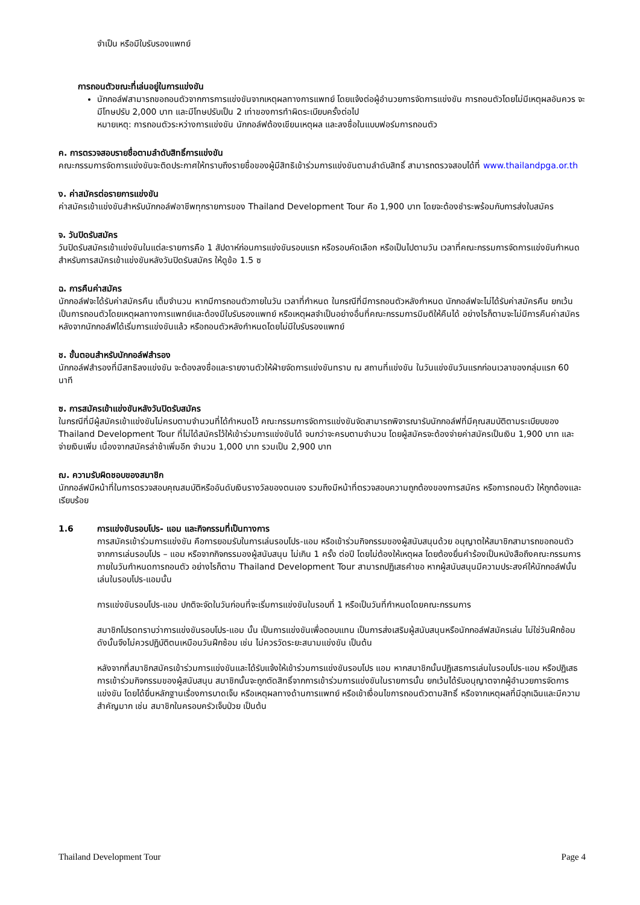จำเป็น หรือมีใบรับรองแพทย์
การถอนตัวขณะที่เล่นอยู่ในการแข่งขัน
นักกอล์ฟสามารถขอถอนตัวจากการการแข่งขันจากเหตุผลทางการแพทย์ โดยแจ้งต่อผู้อำนวยการจัดการแข่งขัน การถอนตัวโดยไม่มีเหตุผลอันควร จะมีโทษปรับ 2,000 บาท และมีโทษปรับเป็น 2 เท่าของการทำผิดระเบียบครั้งต่อไป
หมายเหตุ: การถอนตัวระหว่างการแข่งขัน นักกอล์ฟต้องเขียนเหตุผล และลงชื่อในแบบฟอร์มการถอนตัว
ค. การตรวจสอบรายชื่อตามลำดับสิทธิ์การแข่งขัน
คณะกรรมการจัดการแข่งขันจะติดประกาศให้ทราบถึงรายชื่อของผู้มีสิทธิเข้าร่วมการแข่งขันตามลำดับสิทธิ์ สามารถตรวจสอบได้ที่ www.thailandpga.or.th
ง. ค่าสมัครต่อรายการแข่งขัน
ค่าสมัครเข้าแข่งขันสำหรับนักกอล์ฟอาชีพทุกรายการของ Thailand Development Tour คือ 1,900 บาท โดยจะต้องชำระพร้อมกับการส่งใบสมัคร
จ. วันปิดรับสมัคร
วันปิดรับสมัครเข้าแข่งขันในแต่ละรายการคือ 1 สัปดาห์ก่อนการแข่งขันรอบแรก หรือรอบคัดเลือก หรือเป็นไปตามวัน เวลาที่คณะกรรมการจัดการแข่งขันกำหนด สำหรับการสมัครเข้าแข่งขันหลังวันปิดรับสมัคร ให้ดูข้อ 1.5 ซ
ฉ. การคืนค่าสมัคร
นักกอล์ฟจะได้รับค่าสมัครคืน เต็มจำนวน หากมีการถอนตัวภายในวัน เวลาที่กำหนด ในกรณีที่มีการถอนตัวหลังกำหนด นักกอล์ฟจะไม่ได้รับค่าสมัครคืน ยกเว้นเป็นการถอนตัวโดยเหตุผลทางการแพทย์และต้องมีใบรับรองแพทย์ หรือเหตุผลจำเป็นอย่างอื่นที่คณะกรรมการมีมติให้คืนได้ อย่างไรก็ตามจะไม่มีการคืนค่าสมัครหลังจากนักกอล์ฟได้เริ่มการแข่งขันแล้ว หรือถอนตัวหลังกำหนดโดยไม่มีใบรับรองแพทย์
ช. ขั้นตอนสำหรับนักกอล์ฟสำรอง
นักกอล์ฟสำรองที่มีสทธิลงแข่งขัน จะต้องลงชื่อและรายงานตัวให้ฝ่ายจัดการแข่งขันทราบ ณ สถานที่แข่งขัน ในวันแข่งขันวันแรกก่อนเวลาของกลุ่มแรก 60 นาที
ซ. การสมัครเข้าแข่งขันหลังวันปิดรับสมัคร
ในกรณีที่มีผู้สมัครเข้าแข่งขันไม่ครบตามจำนวนที่ได้กำหนดไว้ คณะกรรมการจัดการแข่งขันจัดสามารถพิจารณารับนักกอล์ฟที่มีคุณสมบัติตามระเบียบของ Thailand Development Tour ที่ไม่ได้สมัครไว้ให้เข้าร่วมการแข่งขันได้ จนกว่าจะครบตามจำนวน โดยผู้สมัครจะต้องจ่ายค่าสมัครเป็นเงิน 1,900 บาท และจ่ายเงินเพิ่ม เนื่องจากสมัครล่าช้าเพิ่มอีก จำนวน 1,000 บาท รวมเป็น 2,900 บาท
ฌ. ความรับผิดชอบของสมาชิก
นักกอล์ฟมีหน้าที่ในการตรวจสอบคุณสมบัติหรืออันดับเงินรางวัลของตนเอง รวมถึงมีหน้าที่ตรวจสอบความถูกต้องของการสมัคร หรือการถอนตัว ให้ถูกต้องและเรียบร้อย
1.6 การแข่งขันรอบโปร- แอม และกิจกรรมที่เป็นทางการ
การสมัครเข้าร่วมการแข่งขัน คือการยอมรับในการเล่นรอบโปร-แอม หรือเข้าร่วมกิจกรรมของผู้สนับสนุนด้วย อนุญาตให้สมาชิกสามารถขอถอนตัวจากการเล่นรอบโปร – แอม หรือจากกิจกรรมองผู้สนับสนุน ไม่เกิน 1 ครั้ง ต่อปี โดยไม่ต้องให้เหตุผล โดยต้องยื่นคำร้องเป็นหนังสือถึงคณะกรรมการ ภายในวันกำหนดการถอนตัว อย่างไรก็ตาม Thailand Development Tour สามารถปฏิเสธคำขอ หากผู้สนับสนุนมีความประสงค์ให้นักกอล์ฟนั้นเล่นในรอบโปร-แอมนั้น
การแข่งขันรอบโปร-แอม ปกติจะจัดในวันก่อนที่จะเริ่มการแข่งขันในรอบที่ 1 หรือเป็นวันที่กำหนดโดยคณะกรรมการ
สมาชิกโปรดทราบว่าการแข่งขันรอบโปร-แอม นั้น เป็นการแข่งขันเพื่อตอบแทน เป็นการส่งเสริมผู้สนับสนุนหรือนักกอล์ฟสมัครเล่น ไม่ใช่วันฝึกซ้อม ดังนั้นจึงไม่ควรปฏิบัติตนเหมือนวันฝึกซ้อม เช่น ไม่ควรวัดระยะสนามแข่งขัน เป็นต้น
หลังจากที่สมาชิกสมัครเข้าร่วมการแข่งขันและได้รับแจ้งให้เข้าร่วมการแข่งขันรอบโปร แอม หากสมาชิกนั้นปฏิเสธการเล่นในรอบโปร-แอม หรือปฏิเสธการเข้าร่วมกิจกรรมของผู้สนับสนุน สมาชิกนั้นจะถูกตัดสิทธิ์จากการเข้าร่วมการแข่งขันในรายการนั้น ยกเว้นได้รับอนุญาตจากผู้อำนวยการจัดการแข่งขัน โดยได้ยื่นหลักฐานเรื่องการบาดเจ็บ หรือเหตุผลทางด้านการแพทย์ หรือเข้าเงื่อนไขการถอนตัวตามสิทธิ์ หรือจากเหตุผลที่มีฉุกเฉินและมีความสำคัญมาก เช่น สมาชิกในครอบครัวเจ็บป่วย เป็นต้น
Thailand Development Tour Page 4